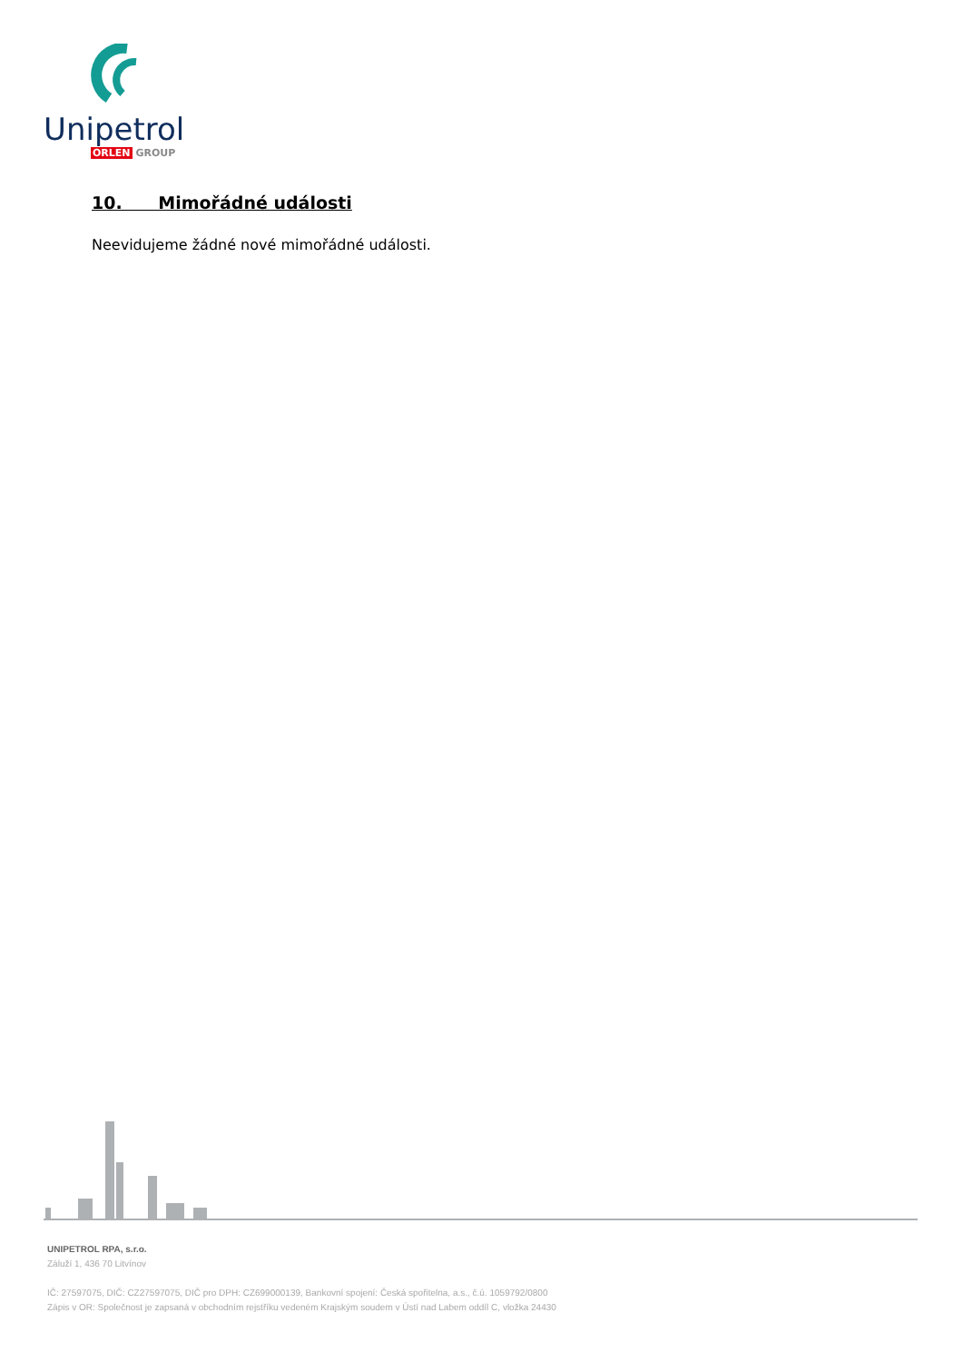Unipetrol
ORLEN GROUP
10. Mimořádné události
Neevidujeme žádné nové mimořádné události.
UNIPETROL RPA, s.r.o.
Záluží 1, 436 70 Litvínov
IČ: 27597075, DIČ: CZ27597075, DIČ pro DPH: CZ699000139, Bankovní spojení: Česká spořitelna, a.s., č.ú. 1059792/0800
Zápis v OR: Společnost je zapsaná v obchodním rejstříku vedeném Krajským soudem v Ústí nad Labem oddíl C, vložka 24430